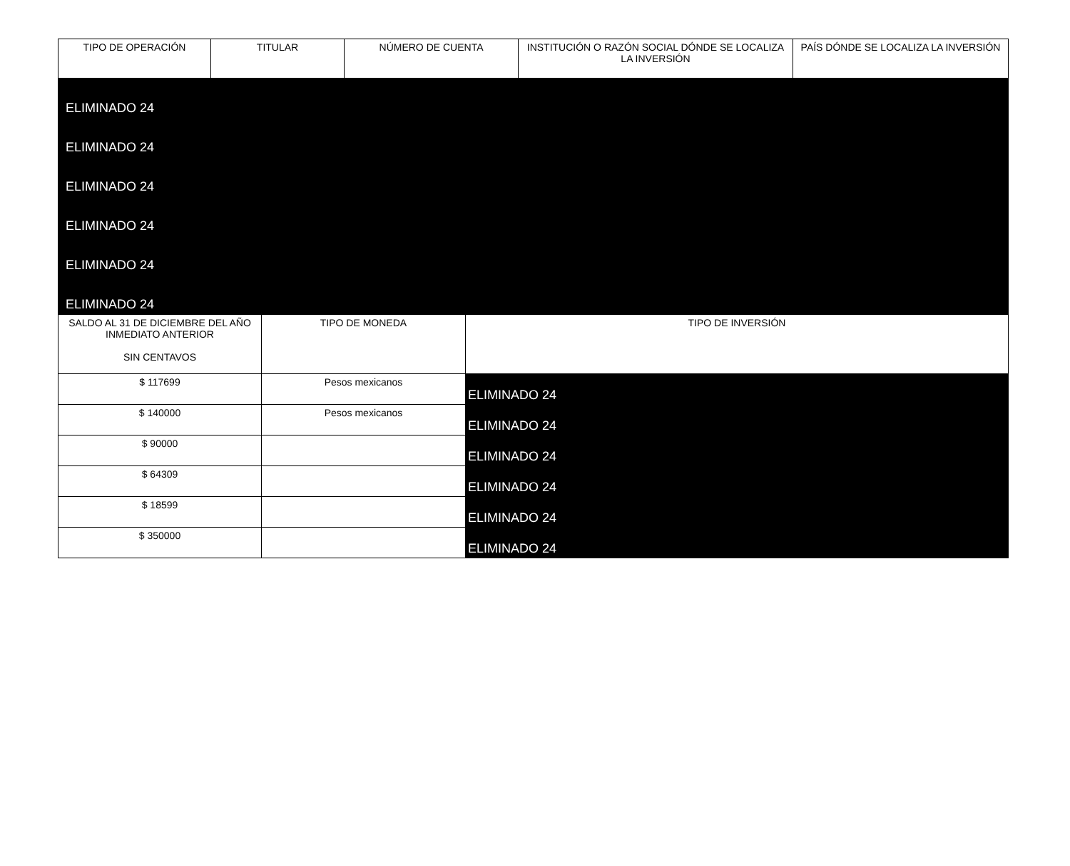| TIPO DE OPERACIÓN | TITULAR | NÚMERO DE CUENTA | INSTITUCIÓN O RAZÓN SOCIAL DÓNDE SE LOCALIZA LA INVERSIÓN | PAÍS DÓNDE SE LOCALIZA LA INVERSIÓN |
| --- | --- | --- | --- | --- |
| ELIMINADO 24 | | | | |
| ELIMINADO 24 | | | | |
| ELIMINADO 24 | | | | |
| ELIMINADO 24 | | | | |
| ELIMINADO 24 | | | | |
| ELIMINADO 24 | | | | |
| SALDO AL 31 DE DICIEMBRE DEL AÑO INMEDIATO ANTERIOR SIN CENTAVOS | TIPO DE MONEDA | TIPO DE INVERSIÓN |
| --- | --- | --- |
| $ 117699 | Pesos mexicanos | ELIMINADO 24 |
| $ 140000 | Pesos mexicanos | ELIMINADO 24 |
| $ 90000 | | ELIMINADO 24 |
| $ 64309 | | ELIMINADO 24 |
| $ 18599 | | ELIMINADO 24 |
| $ 350000 | | ELIMINADO 24 |